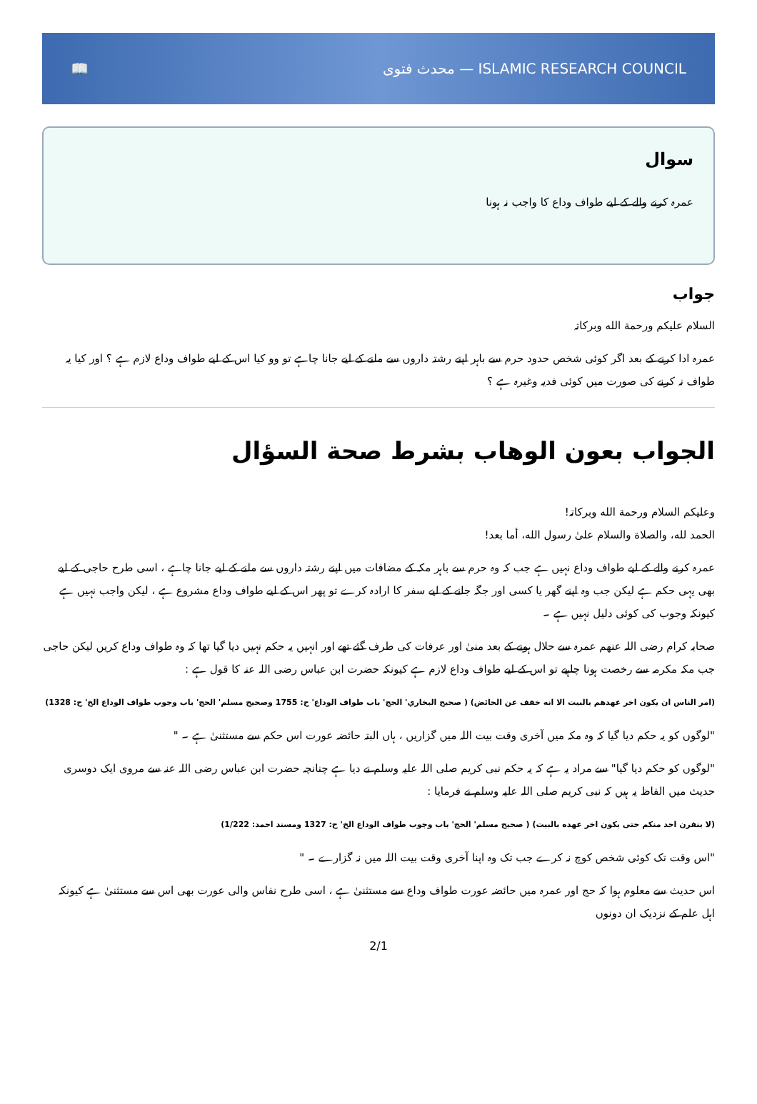📖 محدث فتوی — ISLAMIC RESEARCH COUNCIL
سوال
عمرہ کرنے والے کے لیے طواف وداع کا واجب نہ ہونا
جواب
السلام علیکم ورحمة الله وبرکاتہ
عمرہ ادا کرنے کے بعد اگر کوئی شخص حدود حرم سے باہر اپنے رشتہ داروں سے ملنے کے لیے جانا چاہے تو وو کیا اس کے لیے طواف وداع لازم ہے ؟ اور کیا یہ طواف نہ کرنے کی صورت میں کوئی فدیہ وغیرہ ہے ؟
الجواب بعون الوهاب بشرط صحة السؤال
وعلیکم السلام ورحمة الله وبرکاتہ!
الحمد لله، والصلاة والسلام علىٰ رسول الله، أما بعد!
عمرہ کرنے والے کے لیے طواف وداع نہیں ہے جب کہ وہ حرم سے باہر مکہ کے مضافات میں اپنے رشتہ داروں سے ملنے کے لیے جانا چاہے ، اسی طرح حاجی کے لیے بھی یہی حکم ہے لیکن جب وہ اپنے گھر یا کسی اور جگہ جانے کے لیے سفر کا ارادہ کرے تو پھر اس کے لیے طواف وداع مشروع ہے ، لیکن واجب نہیں ہے کیونکہ وجوب کی کوئی دلیل نہیں ہے ۔
صحابہ کرام رضی اللہ عنھم عمرہ سے حلال ہونے کے بعد منیٰ اور عرفات کی طرف گئے تھے اور انہیں یہ حکم نہیں دیا گیا تھا کہ وہ طواف وداع کریں لیکن حاجی جب مکہ مکرمہ سے رخصت ہونا چاہیے تو اس کے لیے طواف وداع لازم ہے کیونکہ حضرت ابن عباس رضی اللہ عنہ کا قول ہے :
(امر الناس ان يكون اخر عهدهم بالبيت الا انه خفف عن الحائض) ( صحيح البخاري' الحج' باب طواف الوداع' ح: 1755 وصحيح مسلم' الحج' باب وجوب طواف الوداع الخ' ح: 1328)
"لوگوں کو یہ حکم دیا گیا کہ وہ مکہ میں آخری وقت بیت اللہ میں گزاریں ، ہاں البتہ حائضہ عورت اس حکم سے مستثنیٰ ہے ۔ "
"لوگوں کو حکم دیا گیا" سے مراد یہ ہے کہ یہ حکم نبی کریم صلی اللہ علیہ وسلم نے دیا ہے چنانچہ حضرت ابن عباس رضی اللہ عنہ سے مروی ایک دوسری حدیث میں الفاظ یہ ہیں کہ نبی کریم صلی اللہ علیہ وسلم نے فرمایا :
(لا ينفرن احد منكم حتى يكون اخر عهده بالبيت) ( صحيح مسلم' الحج' باب وجوب طواف الوداع الخ' ح: 1327 ومسند احمد: 1/222)
"اس وقت تک کوئی شخص کوچ نہ کرے جب تک وہ اپنا آخری وقت بیت اللہ میں نہ گزارے ۔ "
اس حدیث سے معلوم ہوا کہ حج اور عمرہ میں حائضہ عورت طواف وداع سے مستثنیٰ ہے ، اسی طرح نفاس والی عورت بھی اس سے مستثنیٰ ہے کیونکہ اہل علم کے نزدیک ان دونوں
2/1